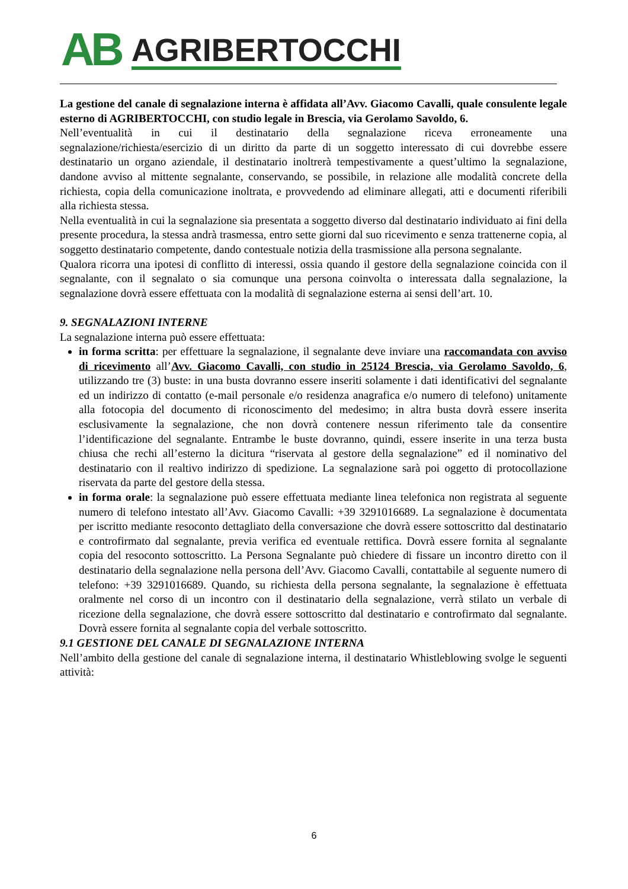AB AGRIBERTOCCHI
La gestione del canale di segnalazione interna è affidata all’Avv. Giacomo Cavalli, quale consulente legale esterno di AGRIBERTOCCHI, con studio legale in Brescia, via Gerolamo Savoldo, 6.
Nell’eventualità in cui il destinatario della segnalazione riceva erroneamente una segnalazione/richiesta/esercizio di un diritto da parte di un soggetto interessato di cui dovrebbe essere destinatario un organo aziendale, il destinatario inoltrerà tempestivamente a quest’ultimo la segnalazione, dandone avviso al mittente segnalante, conservando, se possibile, in relazione alle modalità concrete della richiesta, copia della comunicazione inoltrata, e provvedendo ad eliminare allegati, atti e documenti riferibili alla richiesta stessa.
Nella eventualità in cui la segnalazione sia presentata a soggetto diverso dal destinatario individuato ai fini della presente procedura, la stessa andrà trasmessa, entro sette giorni dal suo ricevimento e senza trattenerne copia, al soggetto destinatario competente, dando contestuale notizia della trasmissione alla persona segnalante.
Qualora ricorra una ipotesi di conflitto di interessi, ossia quando il gestore della segnalazione coincida con il segnalante, con il segnalato o sia comunque una persona coinvolta o interessata dalla segnalazione, la segnalazione dovrà essere effettuata con la modalità di segnalazione esterna ai sensi dell’art. 10.
9. SEGNALAZIONI INTERNE
La segnalazione interna può essere effettuata:
in forma scritta: per effettuare la segnalazione, il segnalante deve inviare una raccomandata con avviso di ricevimento all’Avv. Giacomo Cavalli, con studio in 25124 Brescia, via Gerolamo Savoldo, 6, utilizzando tre (3) buste: in una busta dovranno essere inseriti solamente i dati identificativi del segnalante ed un indirizzo di contatto (e-mail personale e/o residenza anagrafica e/o numero di telefono) unitamente alla fotocopia del documento di riconoscimento del medesimo; in altra busta dovrà essere inserita esclusivamente la segnalazione, che non dovrà contenere nessun riferimento tale da consentire l’identificazione del segnalante. Entrambe le buste dovranno, quindi, essere inserite in una terza busta chiusa che rechi all’esterno la dicitura “riservata al gestore della segnalazione” ed il nominativo del destinatario con il realtivo indirizzo di spedizione. La segnalazione sarà poi oggetto di protocollazione riservata da parte del gestore della stessa.
in forma orale: la segnalazione può essere effettuata mediante linea telefonica non registrata al seguente numero di telefono intestato all’Avv. Giacomo Cavalli: +39 3291016689. La segnalazione è documentata per iscritto mediante resoconto dettagliato della conversazione che dovrà essere sottoscritto dal destinatario e controfirmato dal segnalante, previa verifica ed eventuale rettifica. Dovrà essere fornita al segnalante copia del resoconto sottoscritto. La Persona Segnalante può chiedere di fissare un incontro diretto con il destinatario della segnalazione nella persona dell’Avv. Giacomo Cavalli, contattabile al seguente numero di telefono: +39 3291016689. Quando, su richiesta della persona segnalante, la segnalazione è effettuata oralmente nel corso di un incontro con il destinatario della segnalazione, verrà stilato un verbale di ricezione della segnalazione, che dovrà essere sottoscritto dal destinatario e controfirmato dal segnalante. Dovrà essere fornita al segnalante copia del verbale sottoscritto.
9.1 GESTIONE DEL CANALE DI SEGNALAZIONE INTERNA
Nell’ambito della gestione del canale di segnalazione interna, il destinatario Whistleblowing svolge le seguenti attività:
6